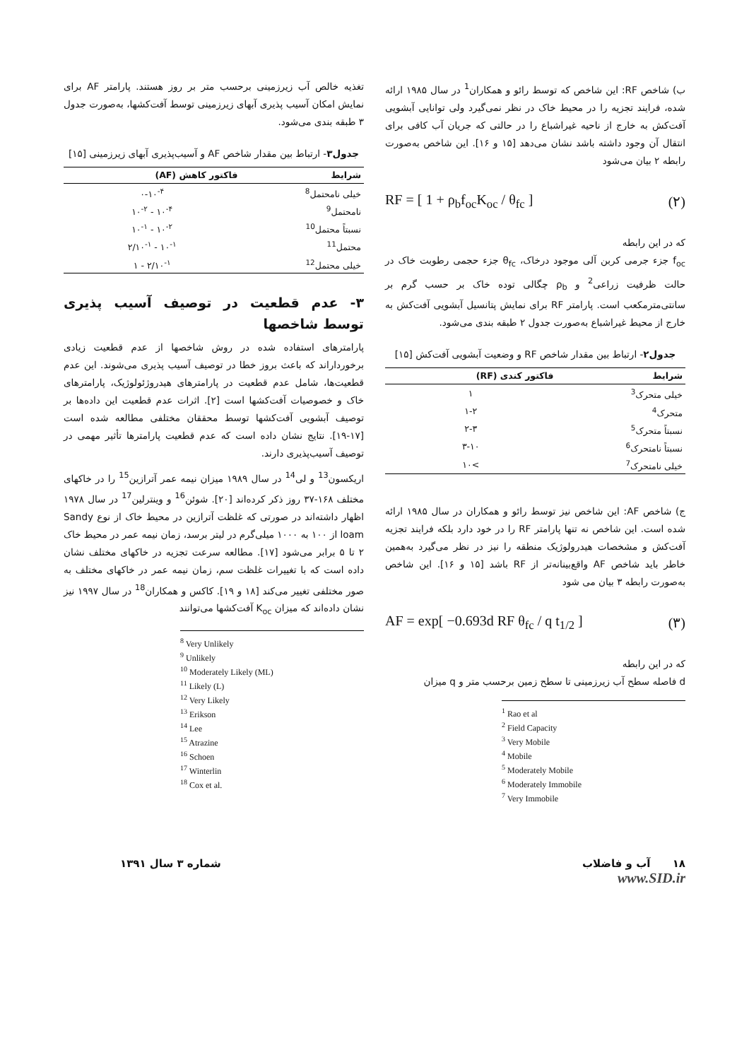ب) شاخص RF: این شاخص که توسط رائو و همکاران<sup>1</sup> در سال ۱۹۸۵ ارائه شده، فرایند تجزیه را در محیط خاک در نظر نمی‌گیرد ولی توانایی آبشویی آفت‌کش به خارج از ناحیه غیراشباع را در حالتی که جریان آب کافی برای انتقال آن وجود داشته باشد نشان می‌دهد [۱۵ و ۱۶]. این شاخص به‌صورت رابطه ۲ بیان می‌شود
RF = [ 1 + ρ<sub>b</sub>f<sub>oc</sub>K<sub>oc</sub> / θ<sub>fc</sub> ] (۲)
که در این رابطه
f<sub>oc</sub> جزء جرمی کربن آلی موجود درخاک، θ<sub>fc</sub> جزء حجمی رطوبت خاک در حالت ظرفیت زراعی<sup>2</sup> و ρ<sub>b</sub> چگالی توده خاک بر حسب گرم بر سانتی‌مترمکعب است. پارامتر RF برای نمایش پتانسیل آبشویی آفت‌کش به خارج از محیط غیراشباع به‌صورت جدول ۲ طبقه بندی می‌شود.
جدول۲- ارتباط بین مقدار شاخص RF و وضعیت آبشویی آفت‌کش [۱۵]
| شرایط | فاکتور کندی (RF) |
| --- | --- |
| خیلی متحرک<sup>3</sup> | ۱ |
| متحرک<sup>4</sup> | ۱-۲ |
| نسبتاً متحرک<sup>5</sup> | ۲-۳ |
| نسبتاً نامتحرک<sup>6</sup> | ۳-۱۰ |
| خیلی نامتحرک<sup>7</sup> | >۱۰ |
ج) شاخص AF: این شاخص نیز توسط رائو و همکاران در سال ۱۹۸۵ ارائه شده است. این شاخص نه تنها پارامتر RF را در خود دارد بلکه فرایند تجزیه آفت‌کش و مشخصات هیدرولوژیک منطقه را نیز در نظر می‌گیرد به‌همین خاطر باید شاخص AF واقع‌بینانه‌تر از RF باشد [۱۵ و ۱۶]. این شاخص به‌صورت رابطه ۳ بیان می شود
AF = exp[ −0.693d RF θ<sub>fc</sub> / q t<sub>1/2</sub> ] (۳)
که در این رابطه
d فاصله سطح آب زیرزمینی تا سطح زمین برحسب متر و q میزان
<sup>1</sup> Rao et al
<sup>2</sup> Field Capacity
<sup>3</sup> Very Mobile
<sup>4</sup> Mobile
<sup>5</sup> Moderately Mobile
<sup>6</sup> Moderately Immobile
<sup>7</sup> Very Immobile
تغذیه خالص آب زیرزمینی برحسب متر بر روز هستند. پارامتر AF برای نمایش امکان آسیب پذیری آبهای زیرزمینی توسط آفت‌کشها، به‌صورت جدول ۳ طبقه بندی می‌شود.
جدول۳- ارتباط بین مقدار شاخص AF و آسیب‌پذیری آبهای زیرزمینی [۱۵]
| شرایط | فاکتور کاهش (AF) |
| --- | --- |
| خیلی نامحتمل<sup>8</sup> | ۰-۱۰<sup>-۴</sup> |
| نامحتمل<sup>9</sup> | ۱۰<sup>-۴</sup> - ۱۰<sup>-۲</sup> |
| نسبتاً محتمل<sup>10</sup> | ۱۰<sup>-۲</sup> - ۱۰<sup>-۱</sup> |
| محتمل<sup>11</sup> | ۱۰<sup>-۱</sup> - ۲/۱۰<sup>-۱</sup> |
| خیلی محتمل<sup>12</sup> | ۲/۱۰<sup>-۱</sup> - ۱ |
۳- عدم قطعیت در توصیف آسیب پذیری توسط شاخصها
پارامترهای استفاده شده در روش شاخصها از عدم قطعیت زیادی برخورداراند که باعث بروز خطا در توصیف آسیب پذیری می‌شوند. این عدم قطعیت‌ها، شامل عدم قطعیت در پارامترهای هیدروژئولوژیک، پارامترهای خاک و خصوصیات آفت‌کشها است [۲]. اثرات عدم قطعیت این داده‌ها بر توصیف آبشویی آفت‌کشها توسط محققان مختلفی مطالعه شده است [۱۷-۱۹]. نتایج نشان داده است که عدم قطعیت پارامترها تأثیر مهمی در توصیف آسیب‌پذیری دارند.
اریکسون<sup>13</sup> و لی<sup>14</sup> در سال ۱۹۸۹ میزان نیمه عمر آترازین<sup>15</sup> را در خاکهای مختلف ۱۶۸-۳۷ روز ذکر کرده‌اند [۲۰]. شوئن<sup>16</sup> و وینترلین<sup>17</sup> در سال ۱۹۷۸ اظهار داشته‌اند در صورتی که غلظت آترازین در محیط خاک از نوع Sandy loam از ۱۰۰ به ۱۰۰۰ میلی‌گرم در لیتر برسد، زمان نیمه عمر در محیط خاک ۲ تا ۵ برابر می‌شود [۱۷]. مطالعه سرعت تجزیه در خاکهای مختلف نشان داده است که با تغییرات غلظت سم، زمان نیمه عمر در خاکهای مختلف به صور مختلفی تغییر می‌کند [۱۸ و ۱۹]. کاکس و همکاران<sup>18</sup> در سال ۱۹۹۷ نیز نشان داده‌اند که میزان K<sub>oc</sub> آفت‌کشها می‌توانند
<sup>8</sup> Very Unlikely
<sup>9</sup> Unlikely
<sup>10</sup> Moderately Likely (ML)
<sup>11</sup> Likely (L)
<sup>12</sup> Very Likely
<sup>13</sup> Erikson
<sup>14</sup> Lee
<sup>15</sup> Atrazine
<sup>16</sup> Schoen
<sup>17</sup> Winterlin
<sup>18</sup> Cox et al.
۱۸ آب و فاضلاب شماره ۳ سال ۱۳۹۱
www.SID.ir